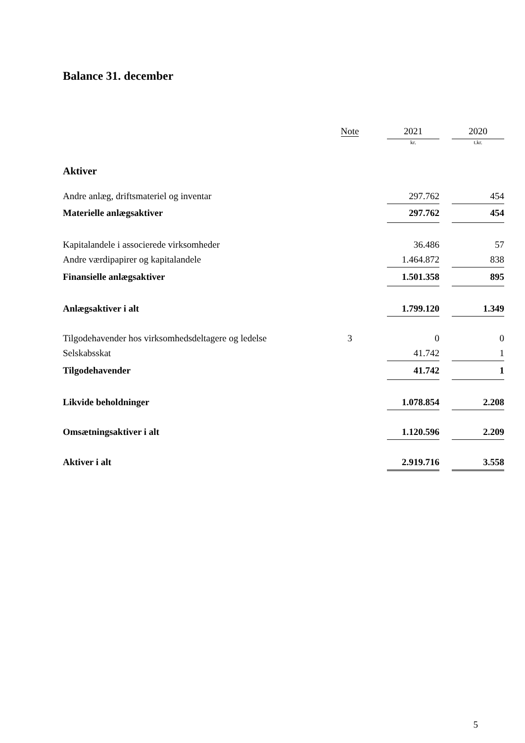Balance 31. december
| | Note | | 2021 | | 2020 |
| --- | --- | --- | --- | --- | --- |
| | | | kr. | | t.kr. |
| Aktiver | | | | | |
| Andre anlæg, driftsmateriel og inventar | | | 297.762 | | 454 |
| Materielle anlægsaktiver | | | 297.762 | | 454 |
| Kapitalandele i associerede virksomheder | | | 36.486 | | 57 |
| Andre værdipapirer og kapitalandele | | | 1.464.872 | | 838 |
| Finansielle anlægsaktiver | | | 1.501.358 | | 895 |
| Anlægsaktiver i alt | | | 1.799.120 | | 1.349 |
| Tilgodehavender hos virksomhedsdeltagere og ledelse | 3 | | 0 | | 0 |
| Selskabsskat | | | 41.742 | | 1 |
| Tilgodehavender | | | 41.742 | | 1 |
| Likvide beholdninger | | | 1.078.854 | | 2.208 |
| Omsætningsaktiver i alt | | | 1.120.596 | | 2.209 |
| Aktiver i alt | | | 2.919.716 | | 3.558 |
5